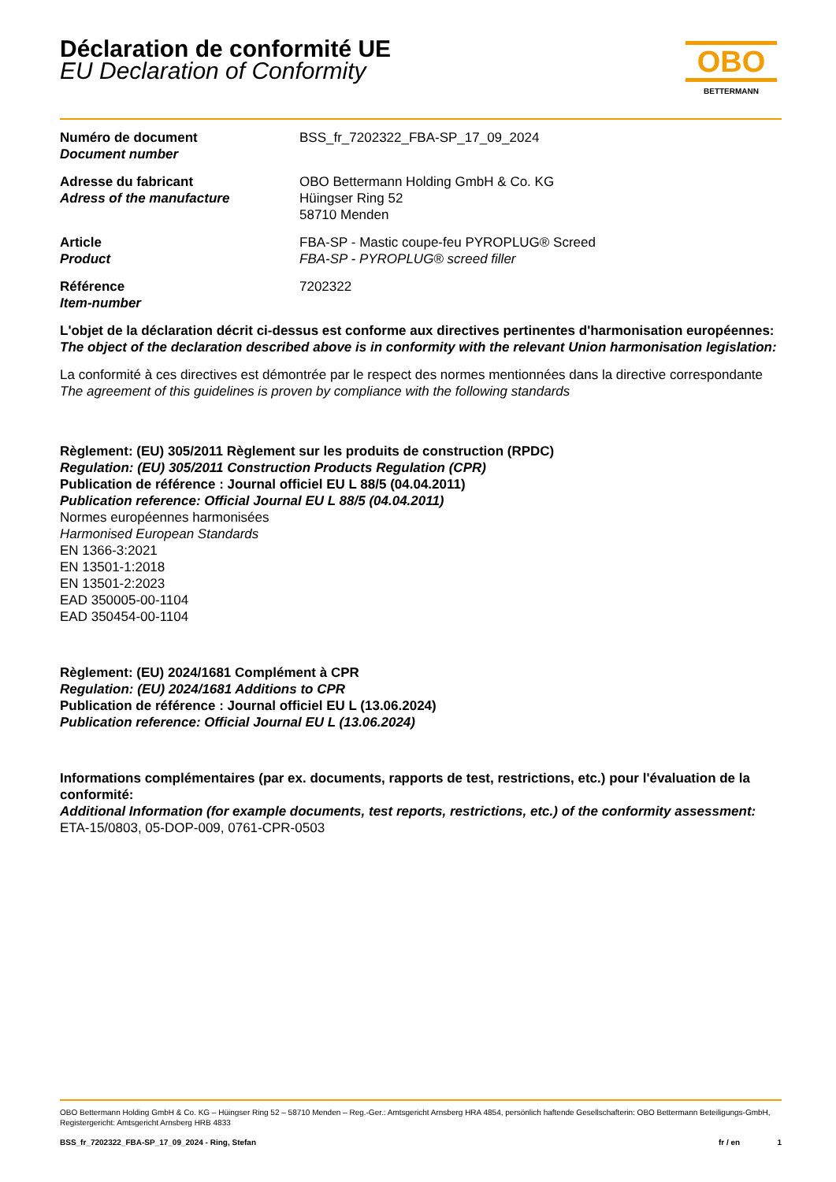Déclaration de conformité UE
EU Declaration of Conformity
OBO
BETTERMANN
Numéro de document
Document number
BSS_fr_7202322_FBA-SP_17_09_2024
Adresse du fabricant
Adress of the manufacture
OBO Bettermann Holding GmbH & Co. KG
Hüingser Ring 52
58710 Menden
Article
Product
FBA-SP - Mastic coupe-feu PYROPLUG® Screed
FBA-SP - PYROPLUG® screed filler
Référence
Item-number
7202322
L'objet de la déclaration décrit ci-dessus est conforme aux directives pertinentes d'harmonisation européennes:
The object of the declaration described above is in conformity with the relevant Union harmonisation legislation:
La conformité à ces directives est démontrée par le respect des normes mentionnées dans la directive correspondante
The agreement of this guidelines is proven by compliance with the following standards
Règlement: (EU) 305/2011 Règlement sur les produits de construction (RPDC)
Regulation: (EU) 305/2011 Construction Products Regulation (CPR)
Publication de référence : Journal officiel EU L 88/5 (04.04.2011)
Publication reference: Official Journal EU L 88/5 (04.04.2011)
Normes européennes harmonisées
Harmonised European Standards
EN 1366-3:2021
EN 13501-1:2018
EN 13501-2:2023
EAD 350005-00-1104
EAD 350454-00-1104
Règlement: (EU) 2024/1681 Complément à CPR
Regulation: (EU) 2024/1681 Additions to CPR
Publication de référence : Journal officiel EU L (13.06.2024)
Publication reference: Official Journal EU L (13.06.2024)
Informations complémentaires (par ex. documents, rapports de test, restrictions, etc.) pour l'évaluation de la conformité:
Additional Information (for example documents, test reports, restrictions, etc.) of the conformity assessment:
ETA-15/0803, 05-DOP-009, 0761-CPR-0503
OBO Bettermann Holding GmbH & Co. KG – Hüingser Ring 52 – 58710 Menden – Reg.-Ger.: Amtsgericht Arnsberg HRA 4854, persönlich haftende Gesellschafterin: OBO Bettermann Beteiligungs-GmbH, Registergericht: Amtsgericht Arnsberg HRB 4833
BSS_fr_7202322_FBA-SP_17_09_2024 - Ring, Stefan fr / en 1